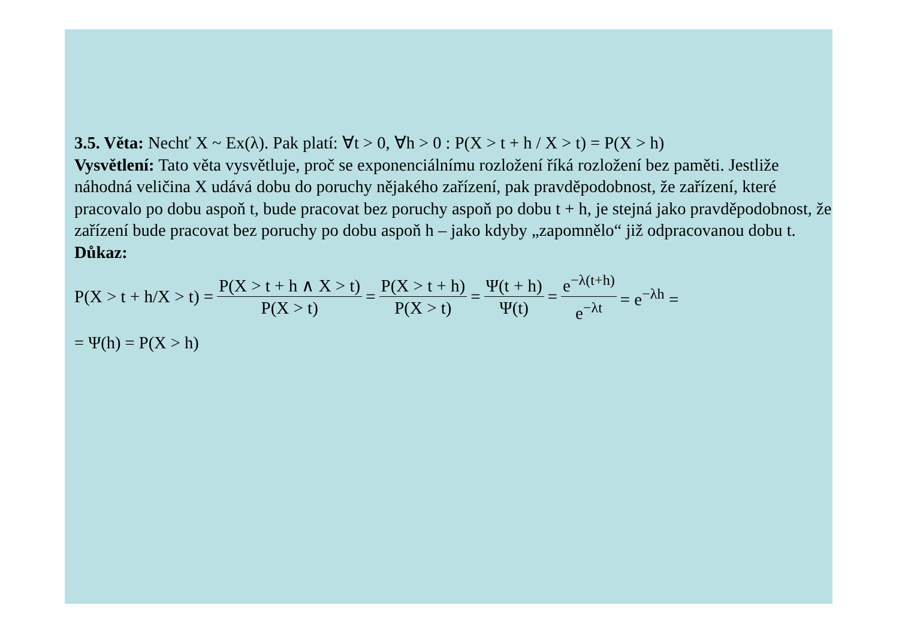3.5. Věta: Nechť X ~ Ex(λ). Pak platí: ∀t > 0, ∀h > 0 : P(X > t + h / X > t) = P(X > h)
Vysvětlení: Tato věta vysvětluje, proč se exponenciálnímu rozložení říká rozložení bez paměti. Jestliže náhodná veličina X udává dobu do poruchy nějakého zařízení, pak pravděpodobnost, že zařízení, které pracovalo po dobu aspoň t, bude pracovat bez poruchy aspoň po dobu t + h, je stejná jako pravděpodobnost, že zařízení bude pracovat bez poruchy po dobu aspoň h – jako kdyby „zapomnělo“ již odpracovanou dobu t.
Důkaz:
P(X > t + h/X > t) = P(X > t + h ∧ X > t) P(X > t) = P(X > t + h) P(X > t) = Ψ(t + h) Ψ(t) = e<sup>−λ(t+h)</sup> e<sup>−λt</sup> = e<sup>−λh</sup> =
= Ψ(h) = P(X > h)